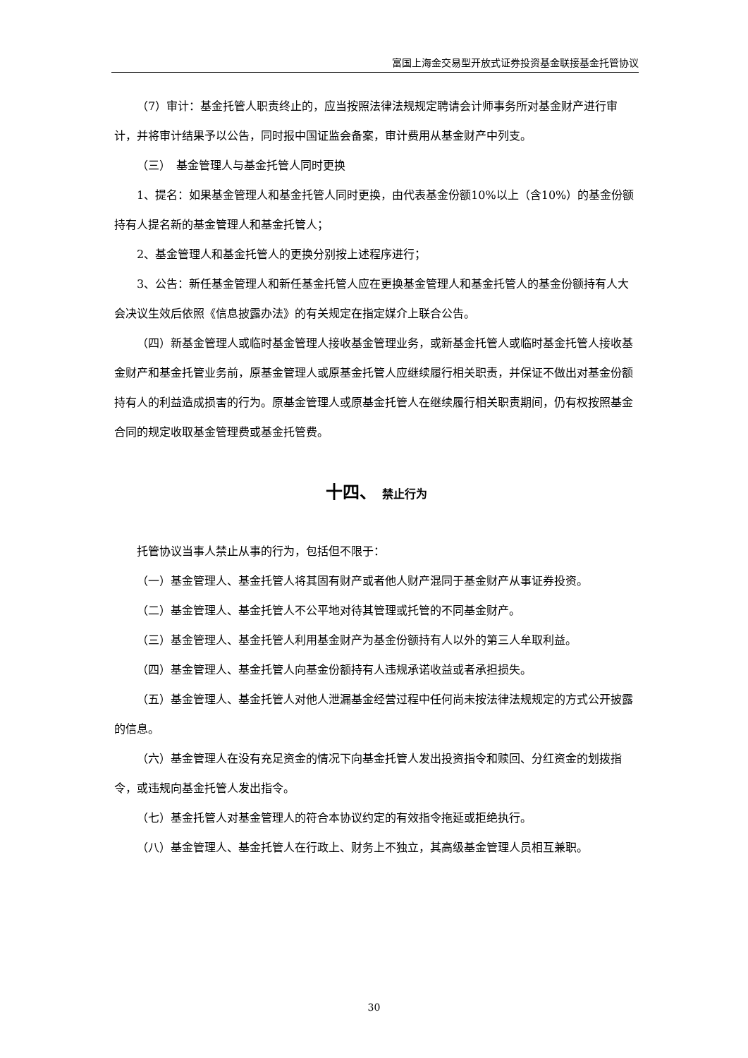富国上海金交易型开放式证券投资基金联接基金托管协议
（7）审计：基金托管人职责终止的，应当按照法律法规规定聘请会计师事务所对基金财产进行审计，并将审计结果予以公告，同时报中国证监会备案，审计费用从基金财产中列支。
（三）　基金管理人与基金托管人同时更换
1、提名：如果基金管理人和基金托管人同时更换，由代表基金份额10%以上（含10%）的基金份额持有人提名新的基金管理人和基金托管人；
2、基金管理人和基金托管人的更换分别按上述程序进行；
3、公告：新任基金管理人和新任基金托管人应在更换基金管理人和基金托管人的基金份额持有人大会决议生效后依照《信息披露办法》的有关规定在指定媒介上联合公告。
（四）新基金管理人或临时基金管理人接收基金管理业务，或新基金托管人或临时基金托管人接收基金财产和基金托管业务前，原基金管理人或原基金托管人应继续履行相关职责，并保证不做出对基金份额持有人的利益造成损害的行为。原基金管理人或原基金托管人在继续履行相关职责期间，仍有权按照基金合同的规定收取基金管理费或基金托管费。
十四、 禁止行为
托管协议当事人禁止从事的行为，包括但不限于：
（一）基金管理人、基金托管人将其固有财产或者他人财产混同于基金财产从事证券投资。
（二）基金管理人、基金托管人不公平地对待其管理或托管的不同基金财产。
（三）基金管理人、基金托管人利用基金财产为基金份额持有人以外的第三人牟取利益。
（四）基金管理人、基金托管人向基金份额持有人违规承诺收益或者承担损失。
（五）基金管理人、基金托管人对他人泄漏基金经营过程中任何尚未按法律法规规定的方式公开披露的信息。
（六）基金管理人在没有充足资金的情况下向基金托管人发出投资指令和赎回、分红资金的划拨指令，或违规向基金托管人发出指令。
（七）基金托管人对基金管理人的符合本协议约定的有效指令拖延或拒绝执行。
（八）基金管理人、基金托管人在行政上、财务上不独立，其高级基金管理人员相互兼职。
30